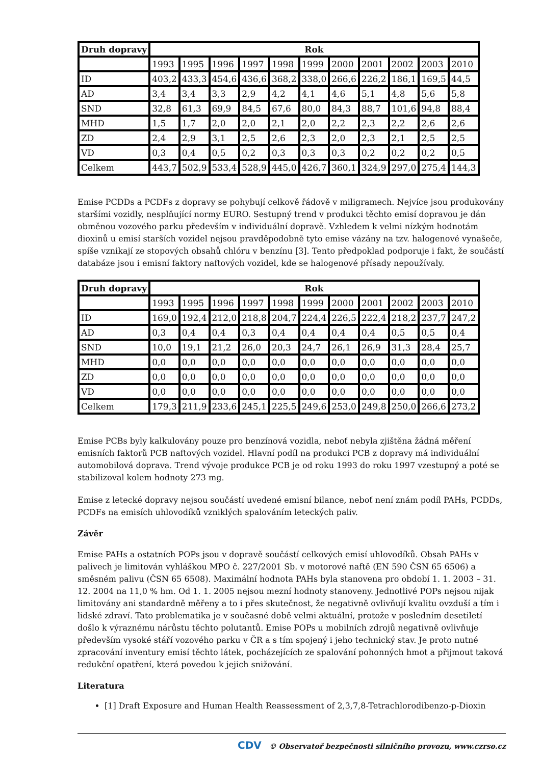| Druh dopravy | Rok | | | | | | | | | | |
| --- | --- | --- | --- | --- | --- | --- | --- | --- | --- | --- | --- |
| | 1993 | 1995 | 1996 | 1997 | 1998 | 1999 | 2000 | 2001 | 2002 | 2003 | 2010 |
| ID | 403,2 | 433,3 | 454,6 | 436,6 | 368,2 | 338,0 | 266,6 | 226,2 | 186,1 | 169,5 | 44,5 |
| AD | 3,4 | 3,4 | 3,3 | 2,9 | 4,2 | 4,1 | 4,6 | 5,1 | 4,8 | 5,6 | 5,8 |
| SND | 32,8 | 61,3 | 69,9 | 84,5 | 67,6 | 80,0 | 84,3 | 88,7 | 101,6 | 94,8 | 88,4 |
| MHD | 1,5 | 1,7 | 2,0 | 2,0 | 2,1 | 2,0 | 2,2 | 2,3 | 2,2 | 2,6 | 2,6 |
| ZD | 2,4 | 2,9 | 3,1 | 2,5 | 2,6 | 2,3 | 2,0 | 2,3 | 2,1 | 2,5 | 2,5 |
| VD | 0,3 | 0,4 | 0,5 | 0,2 | 0,3 | 0,3 | 0,3 | 0,2 | 0,2 | 0,2 | 0,5 |
| Celkem | 443,7 | 502,9 | 533,4 | 528,9 | 445,0 | 426,7 | 360,1 | 324,9 | 297,0 | 275,4 | 144,3 |
Emise PCDDs a PCDFs z dopravy se pohybují celkově řádově v miligramech. Nejvíce jsou produkovány staršími vozidly, nesplňující normy EURO. Sestupný trend v produkci těchto emisí dopravou je dán obměnou vozového parku především v individuální dopravě. Vzhledem k velmi nízkým hodnotám dioxinů u emisí starších vozidel nejsou pravděpodobně tyto emise vázány na tzv. halogenové vynašeče, spíše vznikají ze stopových obsahů chlóru v benzínu [3]. Tento předpoklad podporuje i fakt, že součástí databáze jsou i emisní faktory naftových vozidel, kde se halogenové přísady nepoužívaly.
| Druh dopravy | Rok | | | | | | | | | | |
| --- | --- | --- | --- | --- | --- | --- | --- | --- | --- | --- | --- |
| | 1993 | 1995 | 1996 | 1997 | 1998 | 1999 | 2000 | 2001 | 2002 | 2003 | 2010 |
| ID | 169,0 | 192,4 | 212,0 | 218,8 | 204,7 | 224,4 | 226,5 | 222,4 | 218,2 | 237,7 | 247,2 |
| AD | 0,3 | 0,4 | 0,4 | 0,3 | 0,4 | 0,4 | 0,4 | 0,4 | 0,5 | 0,5 | 0,4 |
| SND | 10,0 | 19,1 | 21,2 | 26,0 | 20,3 | 24,7 | 26,1 | 26,9 | 31,3 | 28,4 | 25,7 |
| MHD | 0,0 | 0,0 | 0,0 | 0,0 | 0,0 | 0,0 | 0,0 | 0,0 | 0,0 | 0,0 | 0,0 |
| ZD | 0,0 | 0,0 | 0,0 | 0,0 | 0,0 | 0,0 | 0,0 | 0,0 | 0,0 | 0,0 | 0,0 |
| VD | 0,0 | 0,0 | 0,0 | 0,0 | 0,0 | 0,0 | 0,0 | 0,0 | 0,0 | 0,0 | 0,0 |
| Celkem | 179,3 | 211,9 | 233,6 | 245,1 | 225,5 | 249,6 | 253,0 | 249,8 | 250,0 | 266,6 | 273,2 |
Emise PCBs byly kalkulovány pouze pro benzínová vozidla, neboť nebyla zjištěna žádná měření emisních faktorů PCB naftových vozidel. Hlavní podíl na produkci PCB z dopravy má individuální automobilová doprava. Trend vývoje produkce PCB je od roku 1993 do roku 1997 vzestupný a poté se stabilizoval kolem hodnoty 273 mg.
Emise z letecké dopravy nejsou součástí uvedené emisní bilance, neboť není znám podíl PAHs, PCDDs, PCDFs na emisích uhlovodíků vzniklých spalováním leteckých paliv.
Závěr
Emise PAHs a ostatních POPs jsou v dopravě součástí celkových emisí uhlovodíků. Obsah PAHs v palivech je limitován vyhláškou MPO č. 227/2001 Sb. v motorové naftě (EN 590 ČSN 65 6506) a směsném palivu (ČSN 65 6508). Maximální hodnota PAHs byla stanovena pro období 1. 1. 2003 – 31. 12. 2004 na 11,0 % hm. Od 1. 1. 2005 nejsou mezní hodnoty stanoveny. Jednotlivé POPs nejsou nijak limitovány ani standardně měřeny a to i přes skutečnost, že negativně ovlivňují kvalitu ovzduší a tím i lidské zdraví. Tato problematika je v současné době velmi aktuální, protože v posledním desetiletí došlo k výraznému nárůstu těchto polutantů. Emise POPs u mobilních zdrojů negativně ovlivňuje především vysoké stáří vozového parku v ČR a s tím spojený i jeho technický stav. Je proto nutné zpracování inventury emisí těchto látek, pocházejících ze spalování pohonných hmot a přijmout taková redukční opatření, která povedou k jejich snižování.
Literatura
[1] Draft Exposure and Human Health Reassessment of 2,3,7,8-Tetrachlorodibenzo-p-Dioxin
CDV © Observatoř bezpečnosti silničního provozu, www.czrso.cz